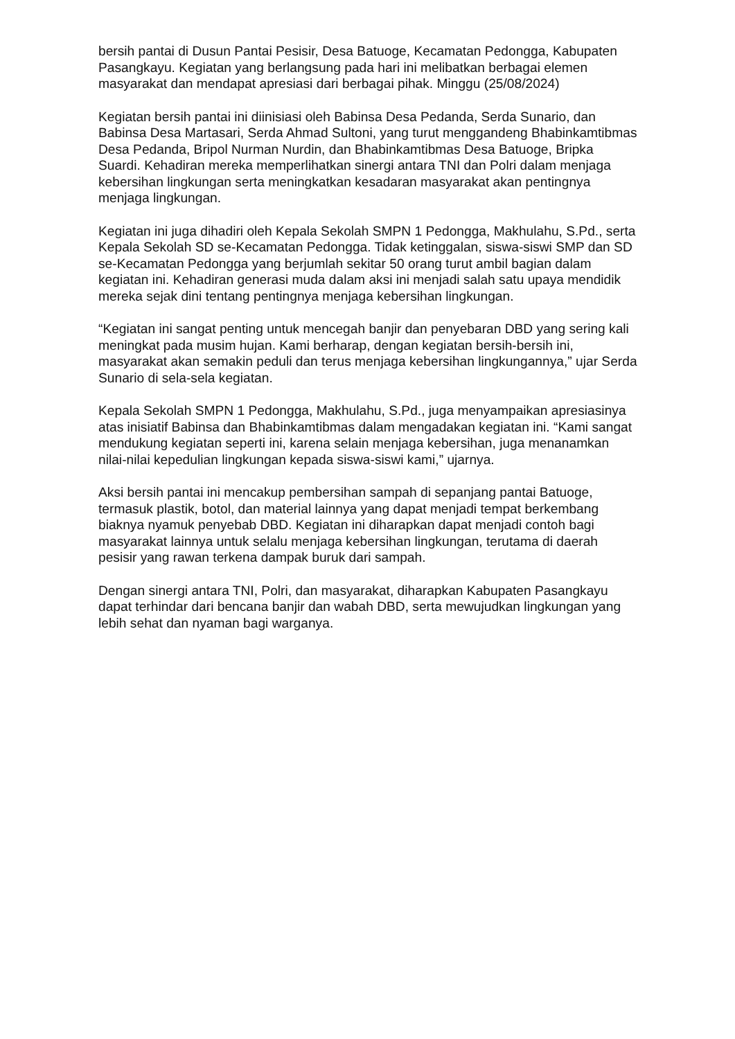bersih pantai di Dusun Pantai Pesisir, Desa Batuoge, Kecamatan Pedongga, Kabupaten Pasangkayu. Kegiatan yang berlangsung pada hari ini melibatkan berbagai elemen masyarakat dan mendapat apresiasi dari berbagai pihak. Minggu (25/08/2024)
Kegiatan bersih pantai ini diinisiasi oleh Babinsa Desa Pedanda, Serda Sunario, dan Babinsa Desa Martasari, Serda Ahmad Sultoni, yang turut menggandeng Bhabinkamtibmas Desa Pedanda, Bripol Nurman Nurdin, dan Bhabinkamtibmas Desa Batuoge, Bripka Suardi. Kehadiran mereka memperlihatkan sinergi antara TNI dan Polri dalam menjaga kebersihan lingkungan serta meningkatkan kesadaran masyarakat akan pentingnya menjaga lingkungan.
Kegiatan ini juga dihadiri oleh Kepala Sekolah SMPN 1 Pedongga, Makhulahu, S.Pd., serta Kepala Sekolah SD se-Kecamatan Pedongga. Tidak ketinggalan, siswa-siswi SMP dan SD se-Kecamatan Pedongga yang berjumlah sekitar 50 orang turut ambil bagian dalam kegiatan ini. Kehadiran generasi muda dalam aksi ini menjadi salah satu upaya mendidik mereka sejak dini tentang pentingnya menjaga kebersihan lingkungan.
“Kegiatan ini sangat penting untuk mencegah banjir dan penyebaran DBD yang sering kali meningkat pada musim hujan. Kami berharap, dengan kegiatan bersih-bersih ini, masyarakat akan semakin peduli dan terus menjaga kebersihan lingkungannya,” ujar Serda Sunario di sela-sela kegiatan.
Kepala Sekolah SMPN 1 Pedongga, Makhulahu, S.Pd., juga menyampaikan apresiasinya atas inisiatif Babinsa dan Bhabinkamtibmas dalam mengadakan kegiatan ini. “Kami sangat mendukung kegiatan seperti ini, karena selain menjaga kebersihan, juga menanamkan nilai-nilai kepedulian lingkungan kepada siswa-siswi kami,” ujarnya.
Aksi bersih pantai ini mencakup pembersihan sampah di sepanjang pantai Batuoge, termasuk plastik, botol, dan material lainnya yang dapat menjadi tempat berkembang biaknya nyamuk penyebab DBD. Kegiatan ini diharapkan dapat menjadi contoh bagi masyarakat lainnya untuk selalu menjaga kebersihan lingkungan, terutama di daerah pesisir yang rawan terkena dampak buruk dari sampah.
Dengan sinergi antara TNI, Polri, dan masyarakat, diharapkan Kabupaten Pasangkayu dapat terhindar dari bencana banjir dan wabah DBD, serta mewujudkan lingkungan yang lebih sehat dan nyaman bagi warganya.